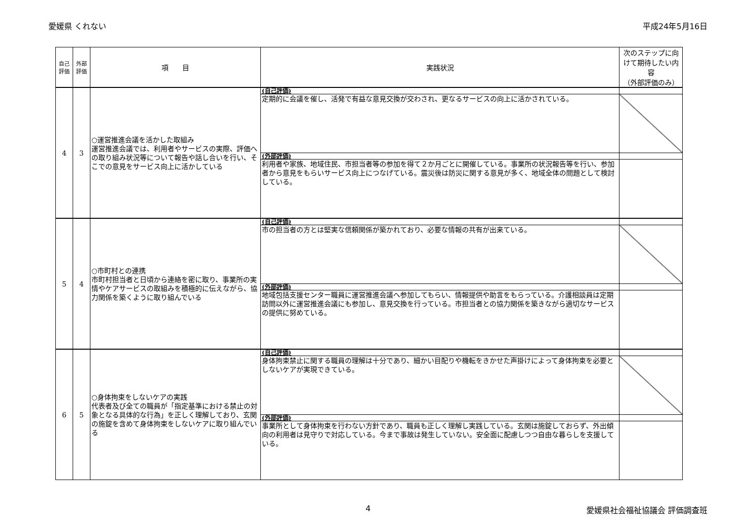愛媛県 くれない 平成24年5月16日
| 自己 評価 | 外部 評価 | 項 目 | 実践状況 | 次のステップに向けて期待したい内容 （外部評価のみ） |
| --- | --- | --- | --- | --- |
| 4 | 3 | ○運営推進会議を活かした取組み 運営推進会議では、利用者やサービスの実際、評価への取り組み状況等について報告や話し合いを行い、そこでの意見をサービス向上に活かしている | (自己評価) | |
| | | | 定期的に会議を催し、活発で有益な意見交換が交わされ、更なるサービスの向上に活かされている。 | |
| | | | (外部評価) | |
| | | | 利用者や家族、地域住民、市担当者等の参加を得て２か月ごとに開催している。事業所の状況報告等を行い、参加者から意見をもらいサービス向上につなげている。震災後は防災に関する意見が多く、地域全体の問題として検討している。 | |
| 5 | 4 | ○市町村との連携 市町村担当者と日頃から連絡を密に取り、事業所の実情やケアサービスの取組みを積極的に伝えながら、協力関係を築くように取り組んでいる | (自己評価) | |
| | | | 市の担当者の方とは堅実な信頼関係が築かれており、必要な情報の共有が出来ている。 | |
| | | | (外部評価) | |
| | | | 地域包括支援センター職員に運営推進会議へ参加してもらい、情報提供や助言をもらっている。介護相談員は定期訪問以外に運営推進会議にも参加し、意見交換を行っている。市担当者との協力関係を築きながら適切なサービスの提供に努めている。 | |
| 6 | 5 | ○身体拘束をしないケアの実践 代表者及び全ての職員が「指定基準における禁止の対象となる具体的な行為」を正しく理解しており、玄関の施錠を含めて身体拘束をしないケアに取り組んでいる | (自己評価) | |
| | | | 身体拘束禁止に関する職員の理解は十分であり、細かい目配りや機転をきかせた声掛けによって身体拘束を必要としないケアが実現できている。 | |
| | | | (外部評価) | |
| | | | 事業所として身体拘束を行わない方針であり、職員も正しく理解し実践している。玄関は施錠しておらず、外出傾向の利用者は見守りで対応している。今まで事故は発生していない。安全面に配慮しつつ自由な暮らしを支援している。 | |
4 愛媛県社会福祉協議会 評価調査班